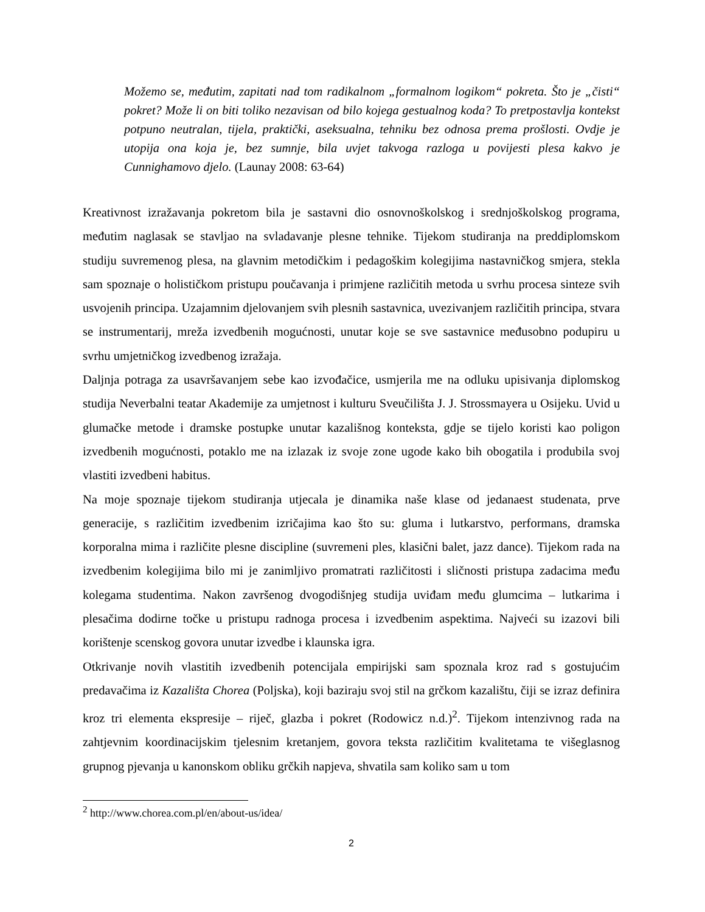Možemo se, međutim, zapitati nad tom radikalnom „formalnom logikom“ pokreta. Što je „čisti“ pokret? Može li on biti toliko nezavisan od bilo kojega gestualnog koda? To pretpostavlja kontekst potpuno neutralan, tijela, praktički, aseksualna, tehniku bez odnosa prema prošlosti. Ovdje je utopija ona koja je, bez sumnje, bila uvjet takvoga razloga u povijesti plesa kakvo je Cunnighamovo djelo. (Launay 2008: 63-64)
Kreativnost izražavanja pokretom bila je sastavni dio osnovnoškolskog i srednjoškolskog programa, međutim naglasak se stavljao na svladavanje plesne tehnike. Tijekom studiranja na preddiplomskom studiju suvremenog plesa, na glavnim metodičkim i pedagoškim kolegijima nastavničkog smjera, stekla sam spoznaje o holističkom pristupu poučavanja i primjene različitih metoda u svrhu procesa sinteze svih usvojenih principa. Uzajamnim djelovanjem svih plesnih sastavnica, uvezivanjem različitih principa, stvara se instrumentarij, mreža izvedbenih mogućnosti, unutar koje se sve sastavnice međusobno podupiru u svrhu umjetničkog izvedbenog izražaja.
Daljnja potraga za usavršavanjem sebe kao izvođačice, usmjerila me na odluku upisivanja diplomskog studija Neverbalni teatar Akademije za umjetnost i kulturu Sveučilišta J. J. Strossmayera u Osijeku. Uvid u glumačke metode i dramske postupke unutar kazališnog konteksta, gdje se tijelo koristi kao poligon izvedbenih mogućnosti, potaklo me na izlazak iz svoje zone ugode kako bih obogatila i produbila svoj vlastiti izvedbeni habitus.
Na moje spoznaje tijekom studiranja utjecala je dinamika naše klase od jedanaest studenata, prve generacije, s različitim izvedbenim izričajima kao što su: gluma i lutkarstvo, performans, dramska korporalna mima i različite plesne discipline (suvremeni ples, klasični balet, jazz dance). Tijekom rada na izvedbenim kolegijima bilo mi je zanimljivo promatrati različitosti i sličnosti pristupa zadacima među kolegama studentima. Nakon završenog dvogodišnjeg studija uviđam među glumcima – lutkarima i plesačima dodirne točke u pristupu radnoga procesa i izvedbenim aspektima. Najveći su izazovi bili korištenje scenskog govora unutar izvedbe i klaunska igra.
Otkrivanje novih vlastitih izvedbenih potencijala empirijski sam spoznala kroz rad s gostujućim predavačima iz Kazališta Chorea (Poljska), koji baziraju svoj stil na grčkom kazalištu, čiji se izraz definira kroz tri elementa ekspresije – riječ, glazba i pokret (Rodowicz n.d.)<sup>2</sup>. Tijekom intenzivnog rada na zahtjevnim koordinacijskim tjelesnim kretanjem, govora teksta različitim kvalitetama te višeglasnog grupnog pjevanja u kanonskom obliku grčkih napjeva, shvatila sam koliko sam u tom
<sup>2</sup> http://www.chorea.com.pl/en/about-us/idea/
2